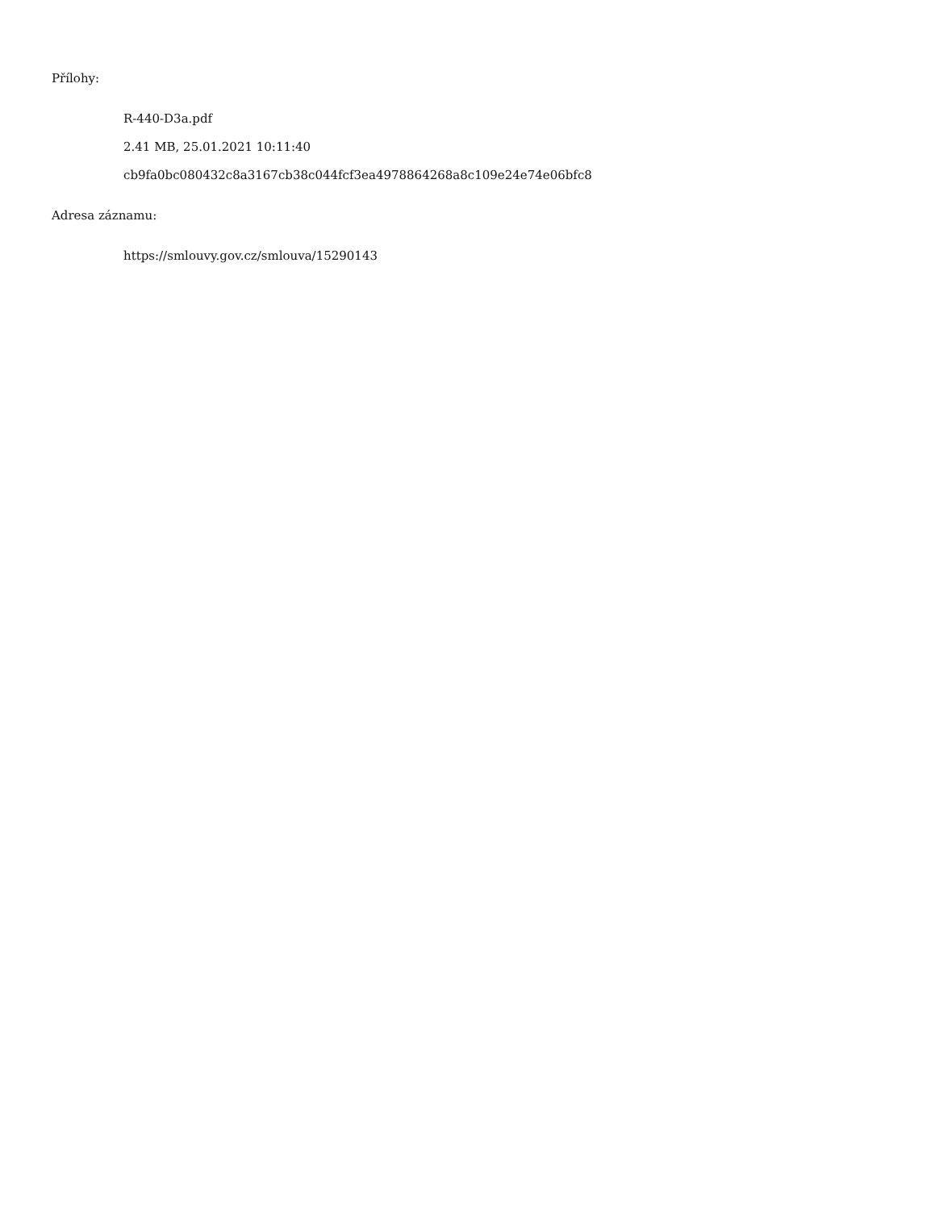Přílohy:
R-440-D3a.pdf
2.41 MB, 25.01.2021 10:11:40
cb9fa0bc080432c8a3167cb38c044fcf3ea4978864268a8c109e24e74e06bfc8
Adresa záznamu:
https://smlouvy.gov.cz/smlouva/15290143